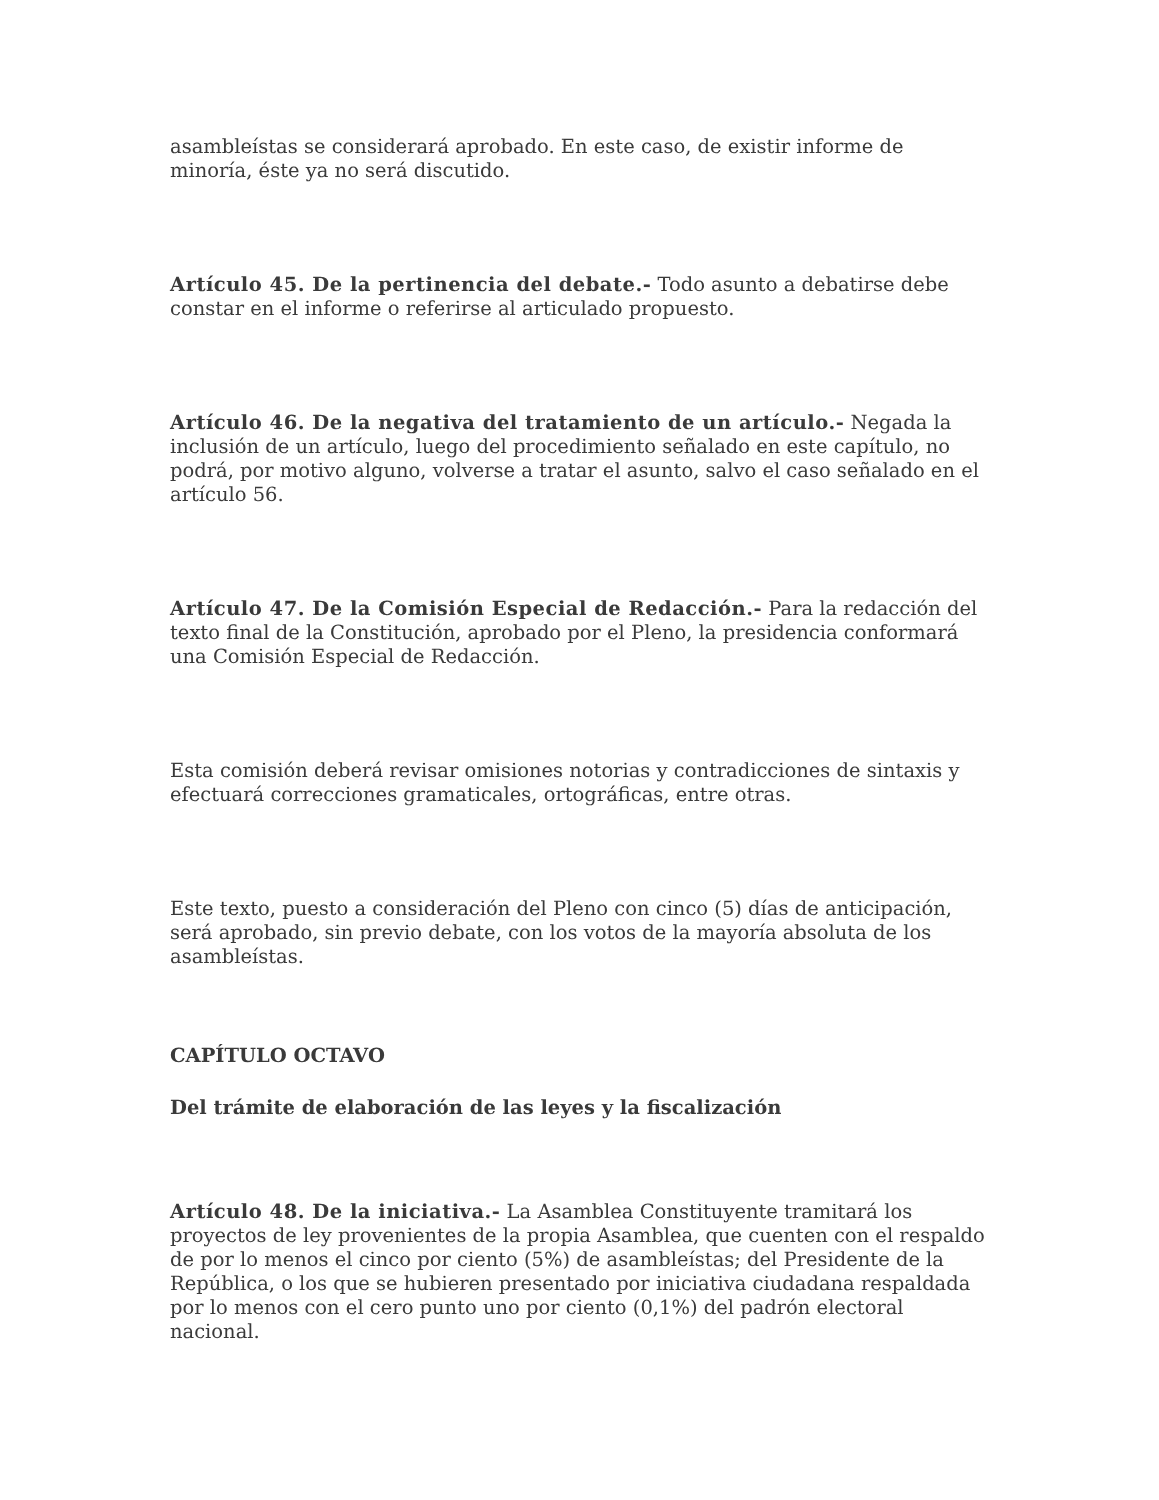asambleístas se considerará aprobado. En este caso, de existir informe de minoría, éste ya no será discutido.
Artículo 45. De la pertinencia del debate.- Todo asunto a debatirse debe constar en el informe o referirse al articulado propuesto.
Artículo 46. De la negativa del tratamiento de un artículo.- Negada la inclusión de un artículo, luego del procedimiento señalado en este capítulo, no podrá, por motivo alguno, volverse a tratar el asunto, salvo el caso señalado en el artículo 56.
Artículo 47. De la Comisión Especial de Redacción.- Para la redacción del texto final de la Constitución, aprobado por el Pleno, la presidencia conformará una Comisión Especial de Redacción.
Esta comisión deberá revisar omisiones notorias y contradicciones de sintaxis y efectuará correcciones gramaticales, ortográficas, entre otras.
Este texto, puesto a consideración del Pleno con cinco (5) días de anticipación, será aprobado, sin previo debate, con los votos de la mayoría absoluta de los asambleístas.
CAPÍTULO OCTAVO
Del trámite de elaboración de las leyes y la fiscalización
Artículo 48. De la iniciativa.- La Asamblea Constituyente tramitará los proyectos de ley provenientes de la propia Asamblea, que cuenten con el respaldo de por lo menos el cinco por ciento (5%) de asambleístas; del Presidente de la República, o los que se hubieren presentado por iniciativa ciudadana respaldada por lo menos con el cero punto uno por ciento (0,1%) del padrón electoral nacional.